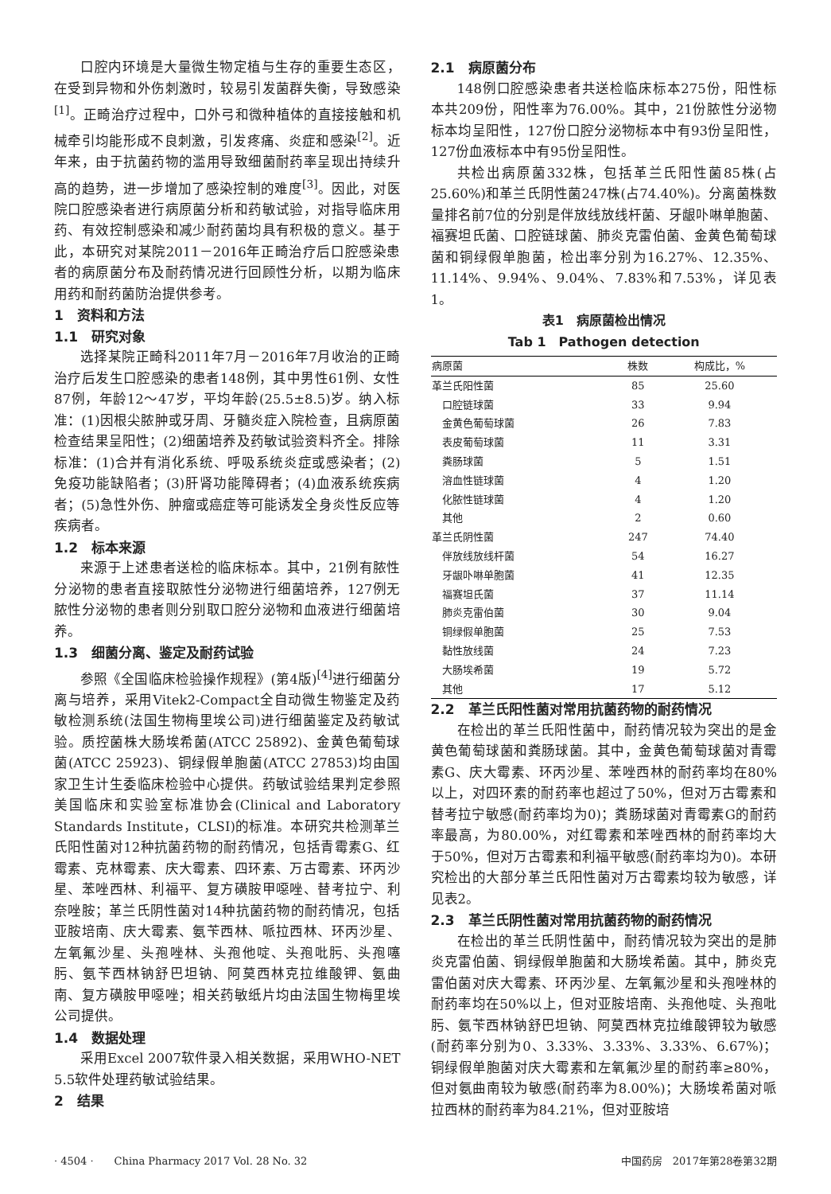口腔内环境是大量微生物定植与生存的重要生态区，在受到异物和外伤刺激时，较易引发菌群失衡，导致感染<sup>[1]</sup>。正畸治疗过程中，口外弓和微种植体的直接接触和机械牵引均能形成不良刺激，引发疼痛、炎症和感染<sup>[2]</sup>。近年来，由于抗菌药物的滥用导致细菌耐药率呈现出持续升高的趋势，进一步增加了感染控制的难度<sup>[3]</sup>。因此，对医院口腔感染者进行病原菌分析和药敏试验，对指导临床用药、有效控制感染和减少耐药菌均具有积极的意义。基于此，本研究对某院2011－2016年正畸治疗后口腔感染患者的病原菌分布及耐药情况进行回顾性分析，以期为临床用药和耐药菌防治提供参考。
1　资料和方法
1.1　研究对象
选择某院正畸科2011年7月－2016年7月收治的正畸治疗后发生口腔感染的患者148例，其中男性61例、女性87例，年龄12～47岁，平均年龄(25.5±8.5)岁。纳入标准：(1)因根尖脓肿或牙周、牙髓炎症入院检查，且病原菌检查结果呈阳性；(2)细菌培养及药敏试验资料齐全。排除标准：(1)合并有消化系统、呼吸系统炎症或感染者；(2)免疫功能缺陷者；(3)肝肾功能障碍者；(4)血液系统疾病者；(5)急性外伤、肿瘤或癌症等可能诱发全身炎性反应等疾病者。
1.2　标本来源
来源于上述患者送检的临床标本。其中，21例有脓性分泌物的患者直接取脓性分泌物进行细菌培养，127例无脓性分泌物的患者则分别取口腔分泌物和血液进行细菌培养。
1.3　细菌分离、鉴定及耐药试验
参照《全国临床检验操作规程》(第4版)<sup>[4]</sup>进行细菌分离与培养，采用Vitek2-Compact全自动微生物鉴定及药敏检测系统(法国生物梅里埃公司)进行细菌鉴定及药敏试验。质控菌株大肠埃希菌(ATCC 25892)、金黄色葡萄球菌(ATCC 25923)、铜绿假单胞菌(ATCC 27853)均由国家卫生计生委临床检验中心提供。药敏试验结果判定参照美国临床和实验室标准协会(Clinical and Laboratory Standards Institute，CLSI)的标准。本研究共检测革兰氏阳性菌对12种抗菌药物的耐药情况，包括青霉素G、红霉素、克林霉素、庆大霉素、四环素、万古霉素、环丙沙星、苯唑西林、利福平、复方磺胺甲噁唑、替考拉宁、利奈唑胺；革兰氏阴性菌对14种抗菌药物的耐药情况，包括亚胺培南、庆大霉素、氨苄西林、哌拉西林、环丙沙星、左氧氟沙星、头孢唑林、头孢他啶、头孢吡肟、头孢噻肟、氨苄西林钠舒巴坦钠、阿莫西林克拉维酸钾、氨曲南、复方磺胺甲噁唑；相关药敏纸片均由法国生物梅里埃公司提供。
1.4　数据处理
采用Excel 2007软件录入相关数据，采用WHO-NET 5.5软件处理药敏试验结果。
2　结果
2.1　病原菌分布
148例口腔感染患者共送检临床标本275份，阳性标本共209份，阳性率为76.00%。其中，21份脓性分泌物标本均呈阳性，127份口腔分泌物标本中有93份呈阳性，127份血液标本中有95份呈阳性。
共检出病原菌332株，包括革兰氏阳性菌85株(占25.60%)和革兰氏阴性菌247株(占74.40%)。分离菌株数量排名前7位的分别是伴放线放线杆菌、牙龈卟啉单胞菌、福赛坦氏菌、口腔链球菌、肺炎克雷伯菌、金黄色葡萄球菌和铜绿假单胞菌，检出率分别为16.27%、12.35%、11.14%、9.94%、9.04%、7.83%和7.53%，详见表1。
表1　病原菌检出情况
Tab 1　Pathogen detection
| 病原菌 | 株数 | 构成比，% |
| --- | --- | --- |
| 革兰氏阳性菌 | 85 | 25.60 |
| 口腔链球菌 | 33 | 9.94 |
| 金黄色葡萄球菌 | 26 | 7.83 |
| 表皮葡萄球菌 | 11 | 3.31 |
| 粪肠球菌 | 5 | 1.51 |
| 溶血性链球菌 | 4 | 1.20 |
| 化脓性链球菌 | 4 | 1.20 |
| 其他 | 2 | 0.60 |
| 革兰氏阴性菌 | 247 | 74.40 |
| 伴放线放线杆菌 | 54 | 16.27 |
| 牙龈卟啉单胞菌 | 41 | 12.35 |
| 福赛坦氏菌 | 37 | 11.14 |
| 肺炎克雷伯菌 | 30 | 9.04 |
| 铜绿假单胞菌 | 25 | 7.53 |
| 黏性放线菌 | 24 | 7.23 |
| 大肠埃希菌 | 19 | 5.72 |
| 其他 | 17 | 5.12 |
2.2　革兰氏阳性菌对常用抗菌药物的耐药情况
在检出的革兰氏阳性菌中，耐药情况较为突出的是金黄色葡萄球菌和粪肠球菌。其中，金黄色葡萄球菌对青霉素G、庆大霉素、环丙沙星、苯唑西林的耐药率均在80%以上，对四环素的耐药率也超过了50%，但对万古霉素和替考拉宁敏感(耐药率均为0)；粪肠球菌对青霉素G的耐药率最高，为80.00%，对红霉素和苯唑西林的耐药率均大于50%，但对万古霉素和利福平敏感(耐药率均为0)。本研究检出的大部分革兰氏阳性菌对万古霉素均较为敏感，详见表2。
2.3　革兰氏阴性菌对常用抗菌药物的耐药情况
在检出的革兰氏阴性菌中，耐药情况较为突出的是肺炎克雷伯菌、铜绿假单胞菌和大肠埃希菌。其中，肺炎克雷伯菌对庆大霉素、环丙沙星、左氧氟沙星和头孢唑林的耐药率均在50%以上，但对亚胺培南、头孢他啶、头孢吡肟、氨苄西林钠舒巴坦钠、阿莫西林克拉维酸钾较为敏感(耐药率分别为0、3.33%、3.33%、3.33%、6.67%)；铜绿假单胞菌对庆大霉素和左氧氟沙星的耐药率≥80%，但对氨曲南较为敏感(耐药率为8.00%)；大肠埃希菌对哌拉西林的耐药率为84.21%，但对亚胺培
· 4504 ·　　China Pharmacy 2017 Vol. 28 No. 32 中国药房　2017年第28卷第32期